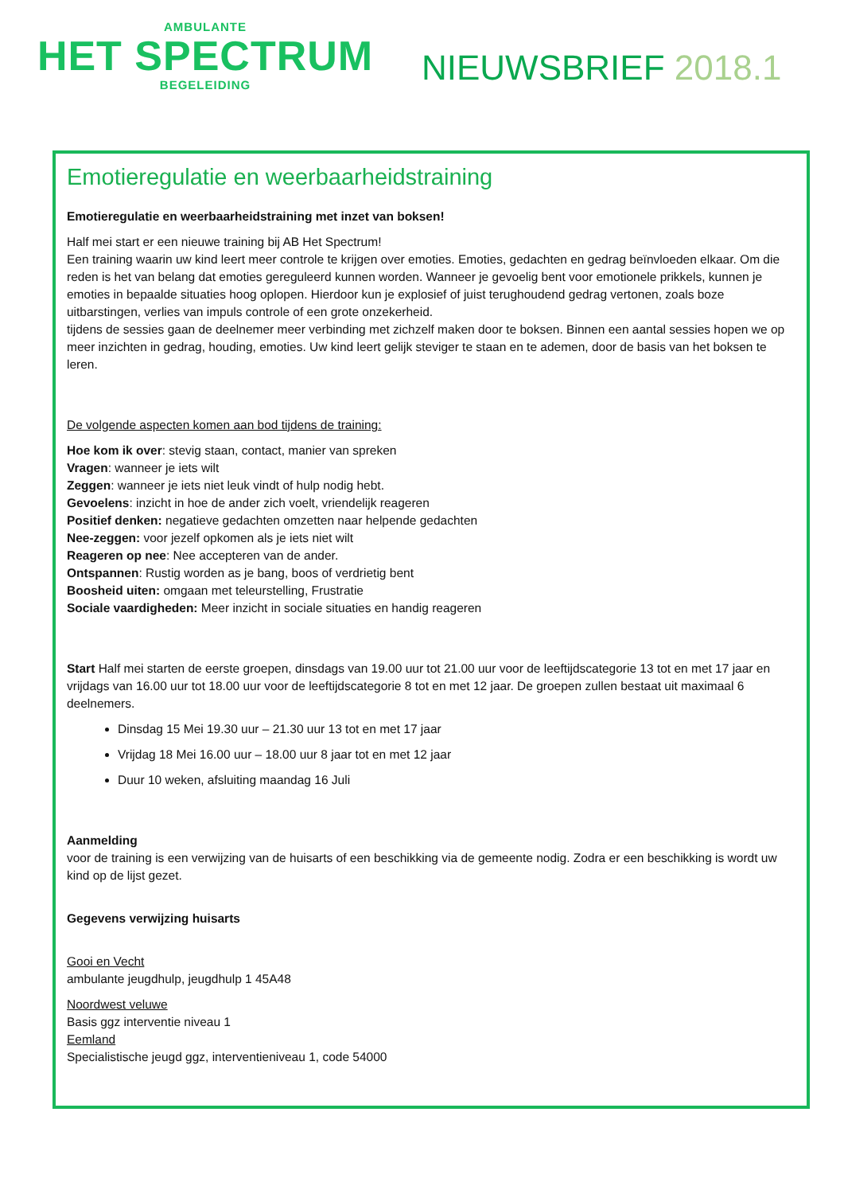AMBULANTE
HET SPECTRUM
BEGELEIDING
NIEUWSBRIEF 2018.1
Emotieregulatie en weerbaarheidstraining
Emotieregulatie en weerbaarheidstraining met inzet van boksen!
Half mei start er een nieuwe training bij AB Het Spectrum!
Een training waarin uw kind leert meer controle te krijgen over emoties. Emoties, gedachten en gedrag beïnvloeden elkaar. Om die reden is het van belang dat emoties gereguleerd kunnen worden. Wanneer je gevoelig bent voor emotionele prikkels, kunnen je emoties in bepaalde situaties hoog oplopen. Hierdoor kun je explosief of juist terughoudend gedrag vertonen, zoals boze uitbarstingen, verlies van impuls controle of een grote onzekerheid.
tijdens de sessies gaan de deelnemer meer verbinding met zichzelf maken door te boksen. Binnen een aantal sessies hopen we op meer inzichten in gedrag, houding, emoties. Uw kind leert gelijk steviger te staan en te ademen, door de basis van het boksen te leren.
De volgende aspecten komen aan bod tijdens de training:
Hoe kom ik over: stevig staan, contact, manier van spreken
Vragen: wanneer je iets wilt
Zeggen: wanneer je iets niet leuk vindt of hulp nodig hebt.
Gevoelens: inzicht in hoe de ander zich voelt, vriendelijk reageren
Positief denken: negatieve gedachten omzetten naar helpende gedachten
Nee-zeggen: voor jezelf opkomen als je iets niet wilt
Reageren op nee: Nee accepteren van de ander.
Ontspannen: Rustig worden as je bang, boos of verdrietig bent
Boosheid uiten: omgaan met teleurstelling, Frustratie
Sociale vaardigheden: Meer inzicht in sociale situaties en handig reageren
Start Half mei starten de eerste groepen, dinsdags van 19.00 uur tot 21.00 uur voor de leeftijdscategorie 13 tot en met 17 jaar en vrijdags van 16.00 uur tot 18.00 uur voor de leeftijdscategorie 8 tot en met 12 jaar. De groepen zullen bestaat uit maximaal 6 deelnemers.
Dinsdag 15 Mei 19.30 uur – 21.30 uur 13 tot en met 17 jaar
Vrijdag 18 Mei 16.00 uur – 18.00 uur 8 jaar tot en met 12 jaar
Duur 10 weken, afsluiting maandag 16 Juli
Aanmelding
voor de training is een verwijzing van de huisarts of een beschikking via de gemeente nodig. Zodra er een beschikking is wordt uw kind op de lijst gezet.
Gegevens verwijzing huisarts
Gooi en Vecht
ambulante jeugdhulp, jeugdhulp 1 45A48
Noordwest veluwe
Basis ggz interventie niveau 1
Eemland
Specialistische jeugd ggz, interventieniveau 1, code 54000